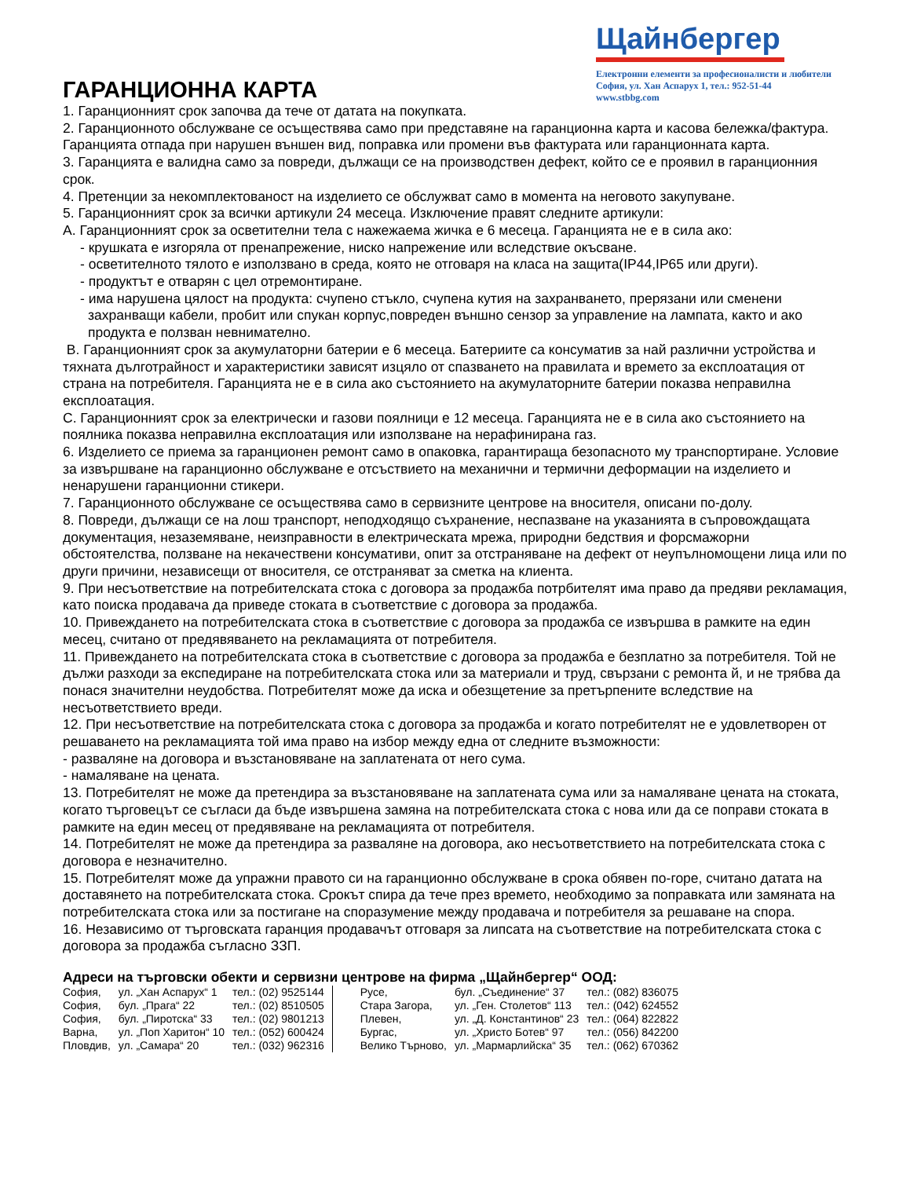Щайнбергер
Електронни елементи за професионалисти и любители
София, ул. Хан Аспарух 1, тел.: 952-51-44
www.stbbg.com
ГАРАНЦИОННА КАРТА
1. Гаранционният срок започва да тече от датата на покупката.
2. Гаранционното обслужване се осъществява само при представяне на гаранционна карта и касова бележка/фактура. Гаранцията отпада при нарушен външен вид, поправка или промени във фактурата или гаранционната карта.
3. Гаранцията е валидна само за повреди, дължащи се на производствен дефект, който се е проявил в гаранционния срок.
4. Претенции за некомплектованост на изделието се обслужват само в момента на неговото закупуване.
5. Гаранционният срок за всички артикули 24 месеца. Изключение правят следните артикули:
A. Гаранционният срок за осветителни тела с нажежаема жичка е 6 месеца. Гаранцията не е в сила ако:
- крушката е изгоряла от пренапрежение, ниско напрежение или вследствие окъсване.
- осветителното тялото е използвано в среда, която не отговаря на класа на защита(IP44,IP65 или други).
- продуктът е отварян с цел отремонтиране.
- има нарушена цялост на продукта: счупено стъкло, счупена кутия на захранването, прерязани или сменени
захранващи кабели, пробит или спукан корпус,повреден външно сензор за управление на лампата, както и ако продукта е ползван невнимателно.
B. Гаранционният срок за акумулаторни батерии е 6 месеца. Батериите са консуматив за най различни устройства и тяхната дълготрайност и характеристики зависят изцяло от спазването на правилата и времето за експлоатация от страна на потребителя. Гаранцията не е в сила ако състоянието на акумулаторните батерии показва неправилна експлоатация.
C. Гаранционният срок за електрически и газови поялници е 12 месеца. Гаранцията не е в сила ако състоянието на поялника показва неправилна експлоатация или използване на нерафинирана газ.
6. Изделието се приема за гаранционен ремонт само в опаковка, гарантираща безопасното му транспортиране. Условие за извършване на гаранционно обслужване е отсъствието на механични и термични деформации на изделието и ненарушени гаранционни стикери.
7. Гаранционното обслужване се осъществява само в сервизните центрове на вносителя, описани по-долу.
8. Повреди, дължащи се на лош транспорт, неподходящо съхранение, неспазване на указанията в съпровождащата документация, незаземяване, неизправности в електрическата мрежа, природни бедствия и форсмажорни обстоятелства, ползване на некачествени консумативи, опит за отстраняване на дефект от неупълномощени лица или по други причини, независещи от вносителя, се отстраняват за сметка на клиента.
9. При несъответствие на потребителската стока с договора за продажба потрбителят има право да предяви рекламация, като поиска продавача да приведе стоката в съответствие с договора за продажба.
10. Привеждането на потребителската стока в съответствие с договора за продажба се извършва в рамките на един месец, считано от предявяването на рекламацията от потребителя.
11. Привеждането на потребителската стока в съответствие с договора за продажба е безплатно за потребителя. Той не дължи разходи за експедиране на потребителската стока или за материали и труд, свързани с ремонта й, и не трябва да понася значителни неудобства. Потребителят може да иска и обезщетение за претърпените вследствие на несъответствието вреди.
12. При несъответствие на потребителската стока с договора за продажба и когато потребителят не е удовлетворен от решаването на рекламацията той има право на избор между една от следните възможности:
- разваляне на договора и възстановяване на заплатената от него сума.
- намаляване на цената.
13. Потребителят не може да претендира за възстановяване на заплатената сума или за намаляване цената на стоката, когато търговецът се съгласи да бъде извършена замяна на потребителската стока с нова или да се поправи стоката в рамките на един месец от предявяване на рекламацията от потребителя.
14. Потребителят не може да претендира за разваляне на договора, ако несъответствието на потребителската стока с договора е незначително.
15. Потребителят може да упражни правото си на гаранционно обслужване в срока обявен по-горе, считано датата на доставянето на потребителската стока. Срокът спира да тече през времето, необходимо за поправката или замяната на потребителската стока или за постигане на споразумение между продавача и потребителя за решаване на спора.
16. Независимо от търговската гаранция продавачът отговаря за липсата на съответствие на потребителската стока с договора за продажба съгласно ЗЗП.
Адреси на търговски обекти и сервизни центрове на фирма „Щайнбергер“ ООД:
| София, | ул. „Хан Аспарух“ 1 | тел.: (02) 9525144 | Русе, | бул. „Съединение“ 37 | тел.: (082) 836075 |
| София, | бул. „Прага“ 22 | тел.: (02) 8510505 | Стара Загора, | ул. „Ген. Столетов“ 113 | тел.: (042) 624552 |
| София, | бул. „Пиротска“ 33 | тел.: (02) 9801213 | Плевен, | ул. „Д. Константинов“ 23 | тел.: (064) 822822 |
| Варна, | ул. „Поп Харитон“ 10 | тел.: (052) 600424 | Бургас, | ул. „Христо Ботев“ 97 | тел.: (056) 842200 |
| Пловдив, | ул. „Самара“ 20 | тел.: (032) 962316 | Велико Търново, | ул. „Мармарлийска“ 35 | тел.: (062) 670362 |